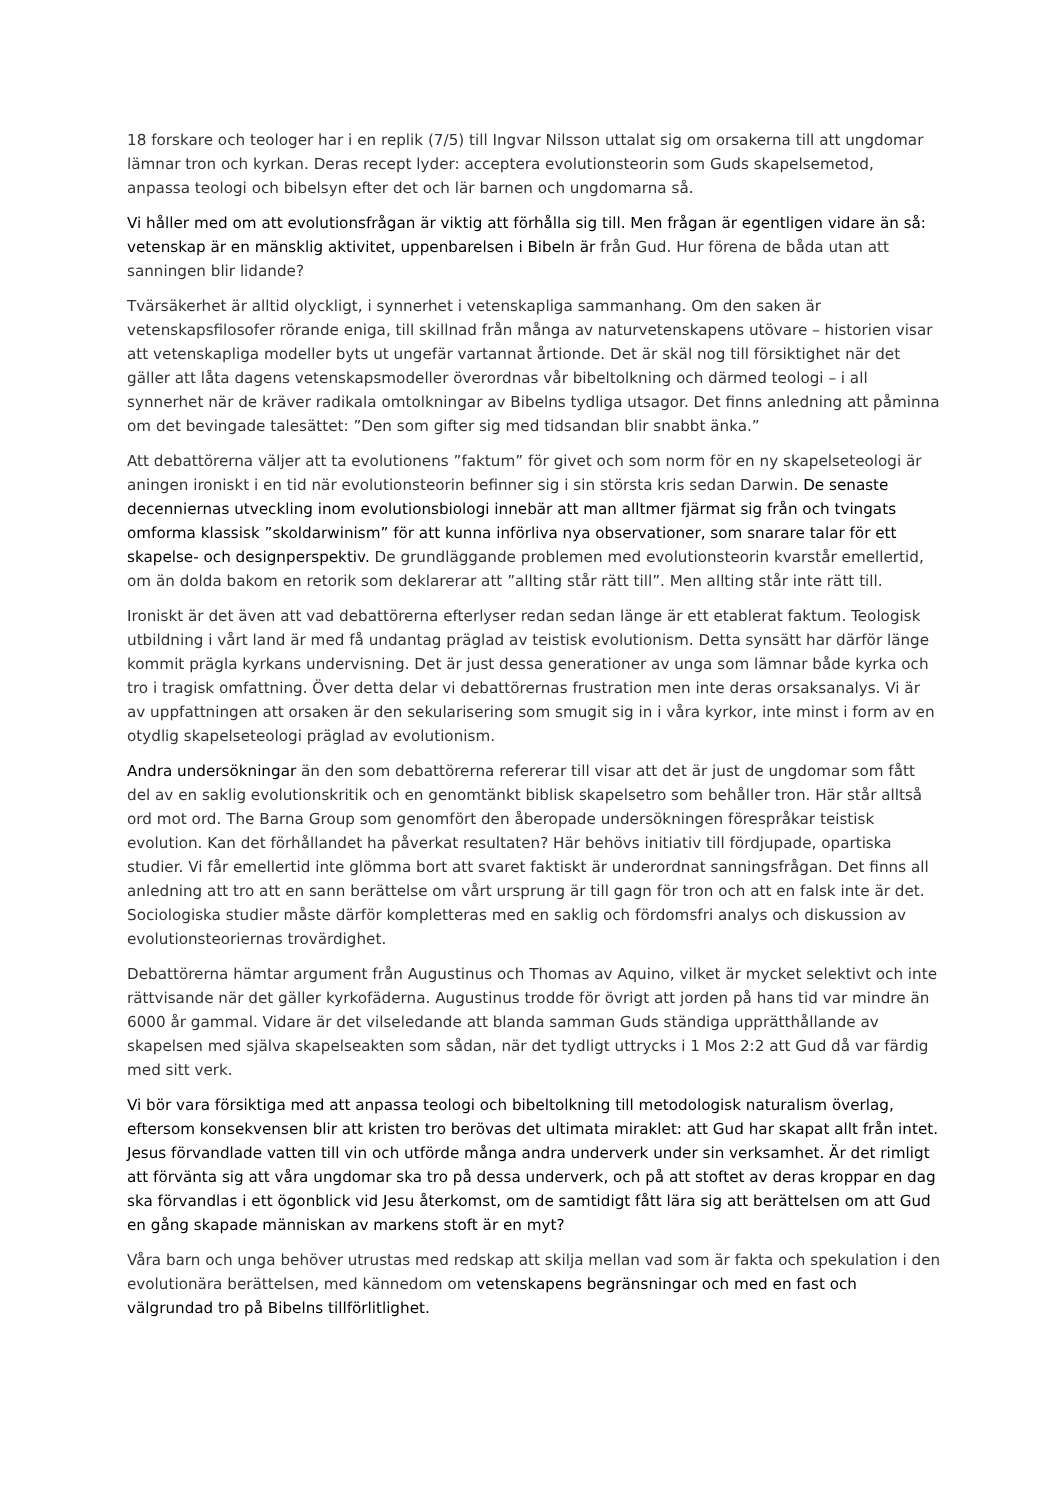18 forskare och teologer har i en replik (7/5) till Ingvar Nilsson uttalat sig om orsakerna till att ungdomar lämnar tron och kyrkan. Deras recept lyder: acceptera evolutionsteorin som Guds skapelsemetod, anpassa teologi och bibelsyn efter det och lär barnen och ungdomarna så.
Vi håller med om att evolutionsfrågan är viktig att förhålla sig till. Men frågan är egentligen vidare än så: vetenskap är en mänsklig aktivitet, uppenbarelsen i Bibeln är från Gud. Hur förena de båda utan att sanningen blir lidande?
Tvärsäkerhet är alltid olyckligt, i synnerhet i vetenskapliga sammanhang. Om den saken är vetenskapsfilosofer rörande eniga, till skillnad från många av naturvetenskapens utövare – historien visar att vetenskapliga modeller byts ut ungefär vartannat årtionde. Det är skäl nog till försiktighet när det gäller att låta dagens vetenskapsmodeller överordnas vår bibeltolkning och därmed teologi – i all synnerhet när de kräver radikala omtolkningar av Bibelns tydliga utsagor. Det finns anledning att påminna om det bevingade talesättet: ”Den som gifter sig med tidsandan blir snabbt änka.”
Att debattörerna väljer att ta evolutionens ”faktum” för givet och som norm för en ny skapelseteologi är aningen ironiskt i en tid när evolutionsteorin befinner sig i sin största kris sedan Darwin. De senaste decenniernas utveckling inom evolutionsbiologi innebär att man alltmer fjärmat sig från och tvingats omforma klassisk ”skoldarwinism” för att kunna införliva nya observationer, som snarare talar för ett skapelse- och designperspektiv. De grundläggande problemen med evolutionsteorin kvarstår emellertid, om än dolda bakom en retorik som deklarerar att ”allting står rätt till”. Men allting står inte rätt till.
Ironiskt är det även att vad debattörerna efterlyser redan sedan länge är ett etablerat faktum. Teologisk utbildning i vårt land är med få undantag präglad av teistisk evolutionism. Detta synsätt har därför länge kommit prägla kyrkans undervisning. Det är just dessa generationer av unga som lämnar både kyrka och tro i tragisk omfattning. Över detta delar vi debattörernas frustration men inte deras orsaksanalys. Vi är av uppfattningen att orsaken är den sekularisering som smugit sig in i våra kyrkor, inte minst i form av en otydlig skapelseteologi präglad av evolutionism.
Andra undersökningar än den som debattörerna refererar till visar att det är just de ungdomar som fått del av en saklig evolutionskritik och en genomtänkt biblisk skapelsetro som behåller tron. Här står alltså ord mot ord. The Barna Group som genomfört den åberopade undersökningen förespråkar teistisk evolution. Kan det förhållandet ha påverkat resultaten? Här behövs initiativ till fördjupade, opartiska studier. Vi får emellertid inte glömma bort att svaret faktiskt är underordnat sanningsfrågan. Det finns all anledning att tro att en sann berättelse om vårt ursprung är till gagn för tron och att en falsk inte är det. Sociologiska studier måste därför kompletteras med en saklig och fördomsfri analys och diskussion av evolutionsteoriernas trovärdighet.
Debattörerna hämtar argument från Augustinus och Thomas av Aquino, vilket är mycket selektivt och inte rättvisande när det gäller kyrkofäderna. Augustinus trodde för övrigt att jorden på hans tid var mindre än 6000 år gammal. Vidare är det vilseledande att blanda samman Guds ständiga upprätthållande av skapelsen med själva skapelseakten som sådan, när det tydligt uttrycks i 1 Mos 2:2 att Gud då var färdig med sitt verk.
Vi bör vara försiktiga med att anpassa teologi och bibeltolkning till metodologisk naturalism överlag, eftersom konsekvensen blir att kristen tro berövas det ultimata miraklet: att Gud har skapat allt från intet. Jesus förvandlade vatten till vin och utförde många andra underverk under sin verksamhet. Är det rimligt att förvänta sig att våra ungdomar ska tro på dessa underverk, och på att stoftet av deras kroppar en dag ska förvandlas i ett ögonblick vid Jesu återkomst, om de samtidigt fått lära sig att berättelsen om att Gud en gång skapade människan av markens stoft är en myt?
Våra barn och unga behöver utrustas med redskap att skilja mellan vad som är fakta och spekulation i den evolutionära berättelsen, med kännedom om vetenskapens begränsningar och med en fast och välgrundad tro på Bibelns tillförlitlighet.